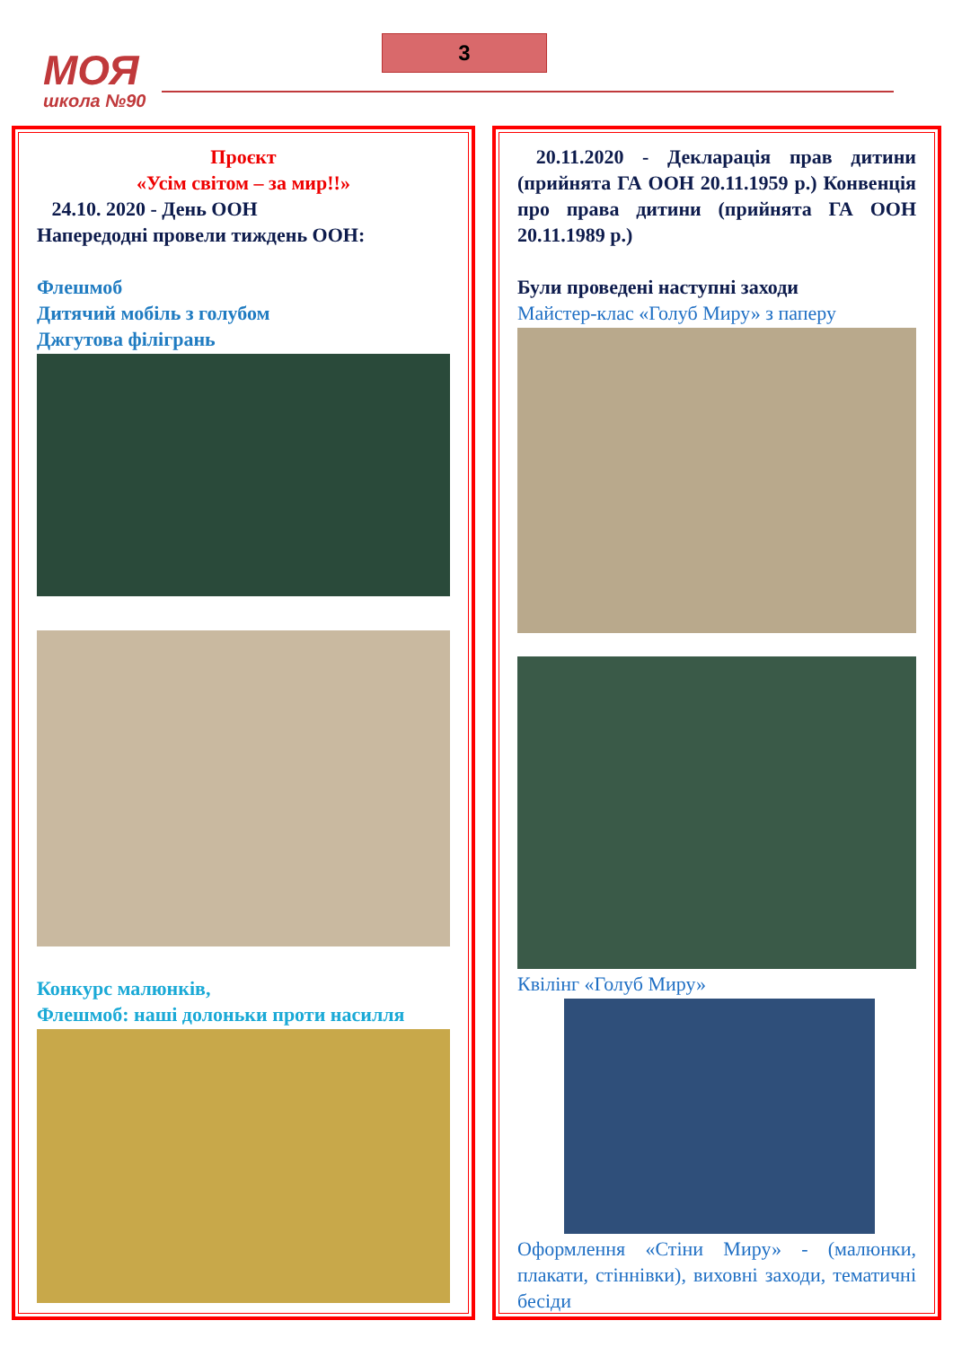МОЯ
школа №90
3
Проєкт
«Усім світом – за мир!!»
24.10. 2020 - День ООН
Напередодні провели тиждень ООН:
Флешмоб
Дитячий мобіль з голубом
Джгутова філігрань
Конкурс малюнків,
Флешмоб: наші долоньки проти насилля
20.11.2020 - Декларація прав дитини (прийнята ГА ООН 20.11.1959 р.) Конвенція про права дитини (прийнята ГА ООН 20.11.1989 р.)
Були проведені наступні заходи
Майстер-клас «Голуб Миру» з паперу
Квілінг «Голуб Миру»
Оформлення «Стіни Миру» - (малюнки, плакати, стіннівки), виховні заходи, тематичні бесіди